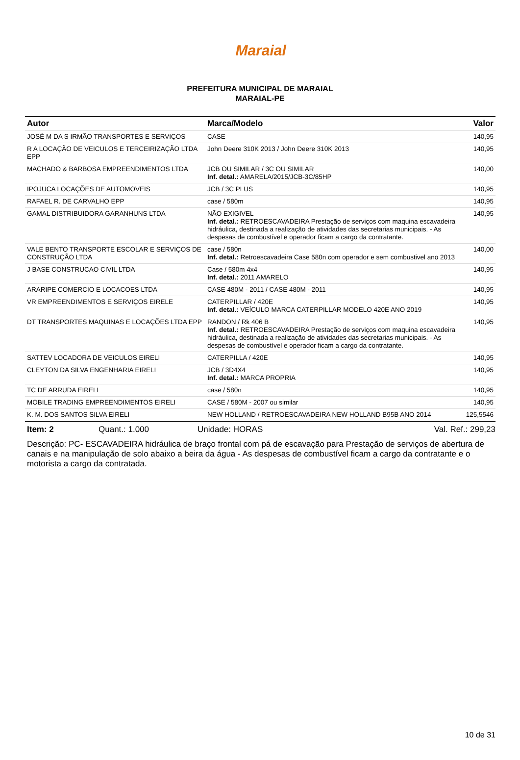Maraial
PREFEITURA MUNICIPAL DE MARAIAL
MARAIAL-PE
| Autor | Marca/Modelo | Valor |
| --- | --- | --- |
| JOSÉ M DA S IRMÃO TRANSPORTES E SERVIÇOS | CASE | 140,95 |
| R A LOCAÇÃO DE VEICULOS E TERCEIRIZAÇÃO LTDA EPP | John Deere 310K 2013 / John Deere 310K 2013 | 140,95 |
| MACHADO & BARBOSA EMPREENDIMENTOS LTDA | JCB OU SIMILAR / 3C OU SIMILAR Inf. detal.: AMARELA/2015/JCB-3C/85HP | 140,00 |
| IPOJUCA LOCAÇÕES DE AUTOMOVEIS | JCB / 3C PLUS | 140,95 |
| RAFAEL R. DE CARVALHO EPP | case / 580m | 140,95 |
| GAMAL DISTRIBUIDORA GARANHUNS LTDA | NÃO EXIGIVEL Inf. detal.: RETROESCAVADEIRA Prestação de serviços com maquina escavadeira hidráulica, destinada a realização de atividades das secretarias municipais. - As despesas de combustível e operador ficam a cargo da contratante. | 140,95 |
| VALE BENTO TRANSPORTE ESCOLAR E SERVIÇOS DE CONSTRUÇÃO LTDA | case / 580n Inf. detal.: Retroescavadeira Case 580n com operador e sem combustivel ano 2013 | 140,00 |
| J BASE CONSTRUCAO CIVIL LTDA | Case / 580m 4x4 Inf. detal.: 2011 AMARELO | 140,95 |
| ARARIPE COMERCIO E LOCACOES LTDA | CASE 480M - 2011 / CASE 480M - 2011 | 140,95 |
| VR EMPREENDIMENTOS E SERVIÇOS EIRELE | CATERPILLAR / 420E Inf. detal.: VEÍCULO MARCA CATERPILLAR MODELO 420E ANO 2019 | 140,95 |
| DT TRANSPORTES MAQUINAS E LOCAÇÕES LTDA EPP | RANDON / Rk 406 B Inf. detal.: RETROESCAVADEIRA Prestação de serviços com maquina escavadeira hidráulica, destinada a realização de atividades das secretarias municipais. - As despesas de combustível e operador ficam a cargo da contratante. | 140,95 |
| SATTEV LOCADORA DE VEICULOS EIRELI | CATERPILLA / 420E | 140,95 |
| CLEYTON DA SILVA ENGENHARIA EIRELI | JCB / 3D4X4 Inf. detal.: MARCA PROPRIA | 140,95 |
| TC DE ARRUDA EIRELI | case / 580n | 140,95 |
| MOBILE TRADING EMPREENDIMENTOS EIRELI | CASE / 580M - 2007 ou similar | 140,95 |
| K. M. DOS SANTOS SILVA EIRELI | NEW HOLLAND / RETROESCAVADEIRA NEW HOLLAND B95B ANO 2014 | 125,5546 |
Item: 2 Quant.: 1.000 Unidade: HORAS Val. Ref.: 299,23
Descrição: PC- ESCAVADEIRA hidráulica de braço frontal com pá de escavação para Prestação de serviços de abertura de canais e na manipulação de solo abaixo a beira da água - As despesas de combustível ficam a cargo da contratante e o motorista a cargo da contratada.
10 de 31